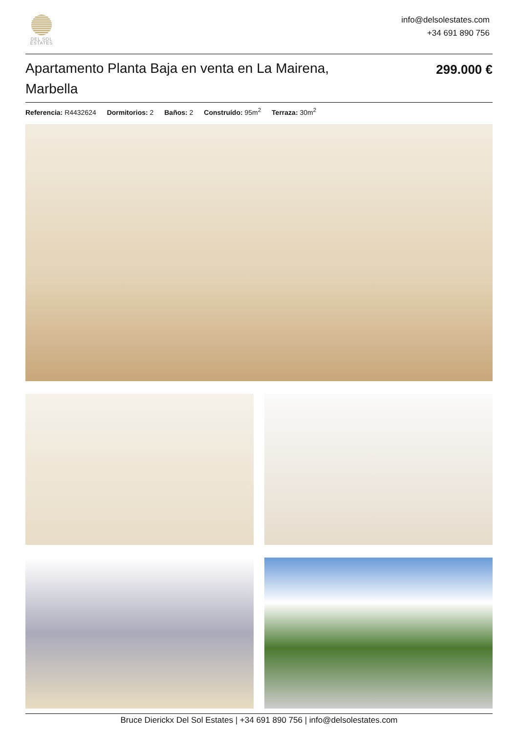DEL SOL
ESTATES
info@delsolestates.com
+34 691 890 756
Apartamento Planta Baja en venta en La Mairena, Marbella
299.000 €
Referencia: R4432624 Dormitorios: 2 Baños: 2 Construído: 95m<sup>2</sup> Terraza: 30m<sup>2</sup>
Bruce Dierickx Del Sol Estates | +34 691 890 756 | info@delsolestates.com